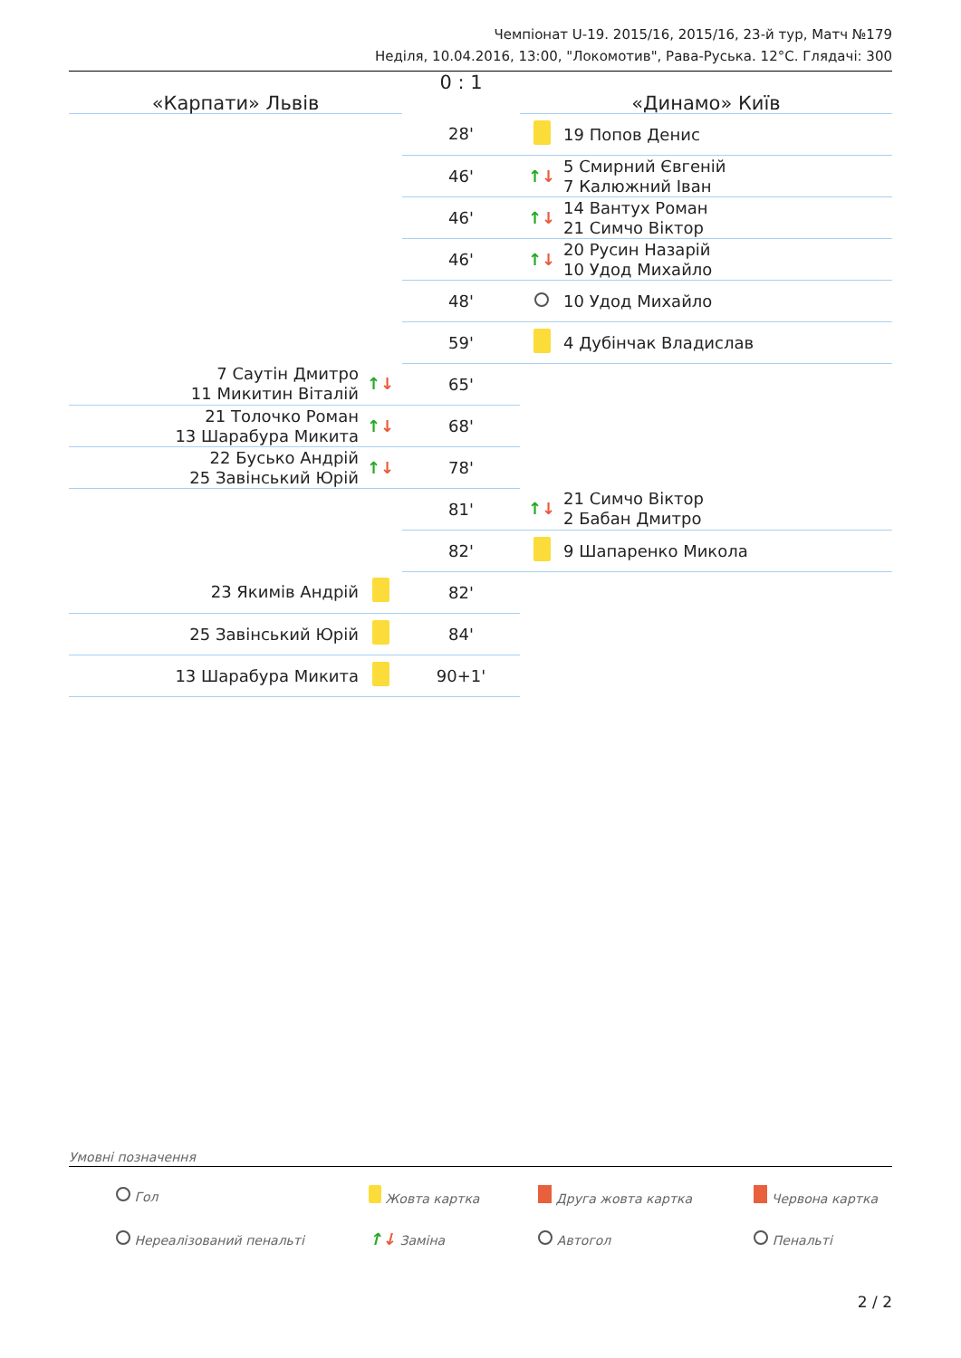Чемпіонат U-19. 2015/16, 2015/16, 23-й тур, Матч №179
Неділя, 10.04.2016, 13:00, "Локомотив", Рава-Руська. 12°C. Глядачі: 300
| «Карпати» Львів | | 0 : 1 | «Динамо» Київ | |
| | | 28' | | 19 Попов Денис |
| | | 46' | ↑ ↓ | 5 Смирний Євгеній 7 Калюжний Іван |
| | | 46' | ↑ ↓ | 14 Вантух Роман 21 Симчо Віктор |
| | | 46' | ↑ ↓ | 20 Русин Назарій 10 Удод Михайло |
| | | 48' | | 10 Удод Михайло |
| | | 59' | | 4 Дубінчак Владислав |
| 7 Саутін Дмитро 11 Микитин Віталій | ↑ ↓ | 65' | | |
| 21 Толочко Роман 13 Шарабура Микита | ↑ ↓ | 68' | | |
| 22 Бусько Андрій 25 Завінський Юрій | ↑ ↓ | 78' | | |
| | | 81' | ↑ ↓ | 21 Симчо Віктор 2 Бабан Дмитро |
| | | 82' | | 9 Шапаренко Микола |
| 23 Якимів Андрій | | 82' | | |
| 25 Завінський Юрій | | 84' | | |
| 13 Шарабура Микита | | 90+1' | | |
Умовні позначення
| Гол | Жовта картка | Друга жовта картка | Червона картка |
| Нереалізований пенальті | ↑ ↓ Заміна | Автогол | Пенальті |
2 / 2